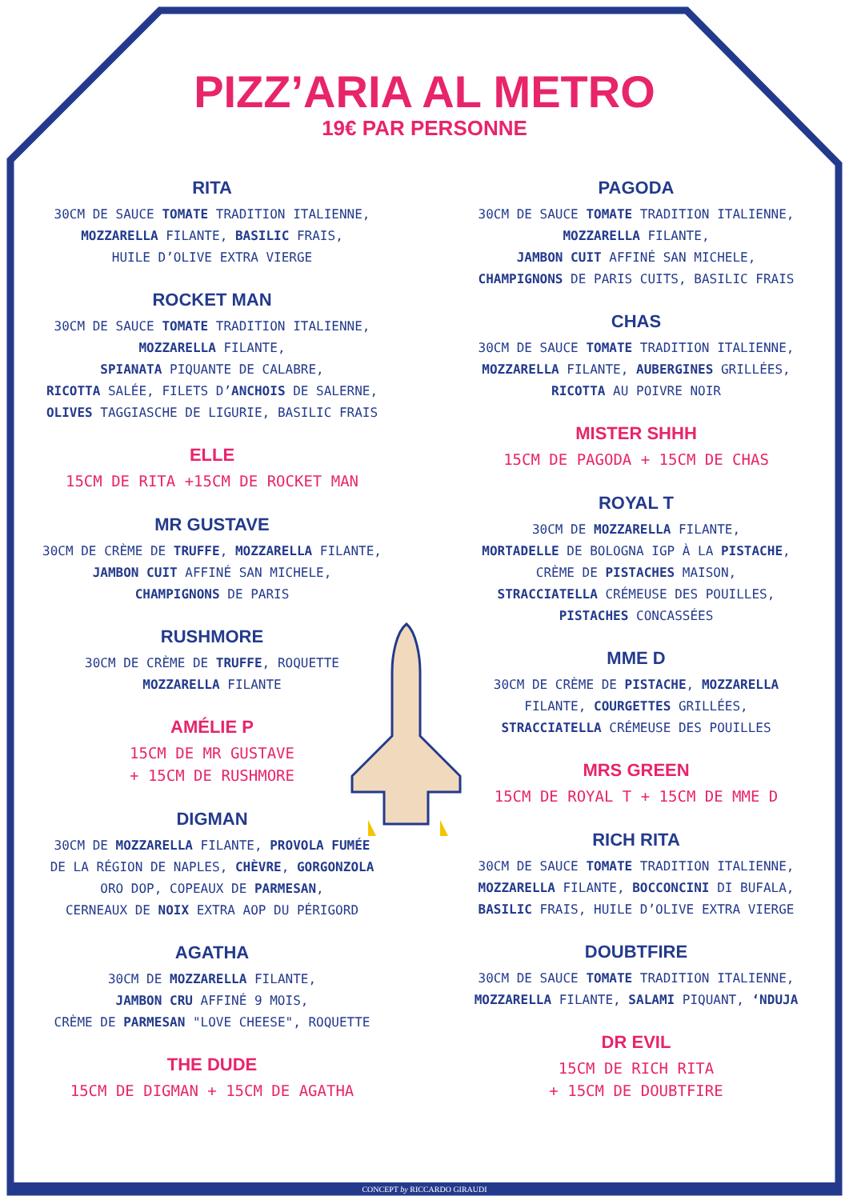PIZZ’ARIA AL METRO
19€ PAR PERSONNE
RITA
30CM DE SAUCE TOMATE TRADITION ITALIENNE,
MOZZARELLA FILANTE, BASILIC FRAIS,
HUILE D’OLIVE EXTRA VIERGE
ROCKET MAN
30CM DE SAUCE TOMATE TRADITION ITALIENNE,
MOZZARELLA FILANTE,
SPIANATA PIQUANTE DE CALABRE,
RICOTTA SALÉE, FILETS D’ANCHOIS DE SALERNE,
OLIVES TAGGIASCHE DE LIGURIE, BASILIC FRAIS
ELLE
15CM DE RITA +15CM DE ROCKET MAN
MR GUSTAVE
30CM DE CRÈME DE TRUFFE, MOZZARELLA FILANTE,
JAMBON CUIT AFFINÉ SAN MICHELE,
CHAMPIGNONS DE PARIS
RUSHMORE
30CM DE CRÈME DE TRUFFE, ROQUETTE
MOZZARELLA FILANTE
AMÉLIE P
15CM DE MR GUSTAVE
+ 15CM DE RUSHMORE
DIGMAN
30CM DE MOZZARELLA FILANTE, PROVOLA FUMÉE
DE LA RÉGION DE NAPLES, CHÈVRE, GORGONZOLA
ORO DOP, COPEAUX DE PARMESAN,
CERNEAUX DE NOIX EXTRA AOP DU PÉRIGORD
AGATHA
30CM DE MOZZARELLA FILANTE,
JAMBON CRU AFFINÉ 9 MOIS,
CRÈME DE PARMESAN "LOVE CHEESE", ROQUETTE
THE DUDE
15CM DE DIGMAN + 15CM DE AGATHA
PAGODA
30CM DE SAUCE TOMATE TRADITION ITALIENNE,
MOZZARELLA FILANTE,
JAMBON CUIT AFFINÉ SAN MICHELE,
CHAMPIGNONS DE PARIS CUITS, BASILIC FRAIS
CHAS
30CM DE SAUCE TOMATE TRADITION ITALIENNE,
MOZZARELLA FILANTE, AUBERGINES GRILLÉES,
RICOTTA AU POIVRE NOIR
MISTER SHHH
15CM DE PAGODA + 15CM DE CHAS
ROYAL T
30CM DE MOZZARELLA FILANTE,
MORTADELLE DE BOLOGNA IGP À LA PISTACHE,
CRÈME DE PISTACHES MAISON,
STRACCIATELLA CRÉMEUSE DES POUILLES,
PISTACHES CONCASSÉES
MME D
30CM DE CRÈME DE PISTACHE, MOZZARELLA
FILANTE, COURGETTES GRILLÉES,
STRACCIATELLA CRÉMEUSE DES POUILLES
MRS GREEN
15CM DE ROYAL T + 15CM DE MME D
RICH RITA
30CM DE SAUCE TOMATE TRADITION ITALIENNE,
MOZZARELLA FILANTE, BOCCONCINI DI BUFALA,
BASILIC FRAIS, HUILE D’OLIVE EXTRA VIERGE
DOUBTFIRE
30CM DE SAUCE TOMATE TRADITION ITALIENNE,
MOZZARELLA FILANTE, SALAMI PIQUANT, ‘NDUJA
DR EVIL
15CM DE RICH RITA
+ 15CM DE DOUBTFIRE
CONCEPT by RICCARDO GIRAUDI